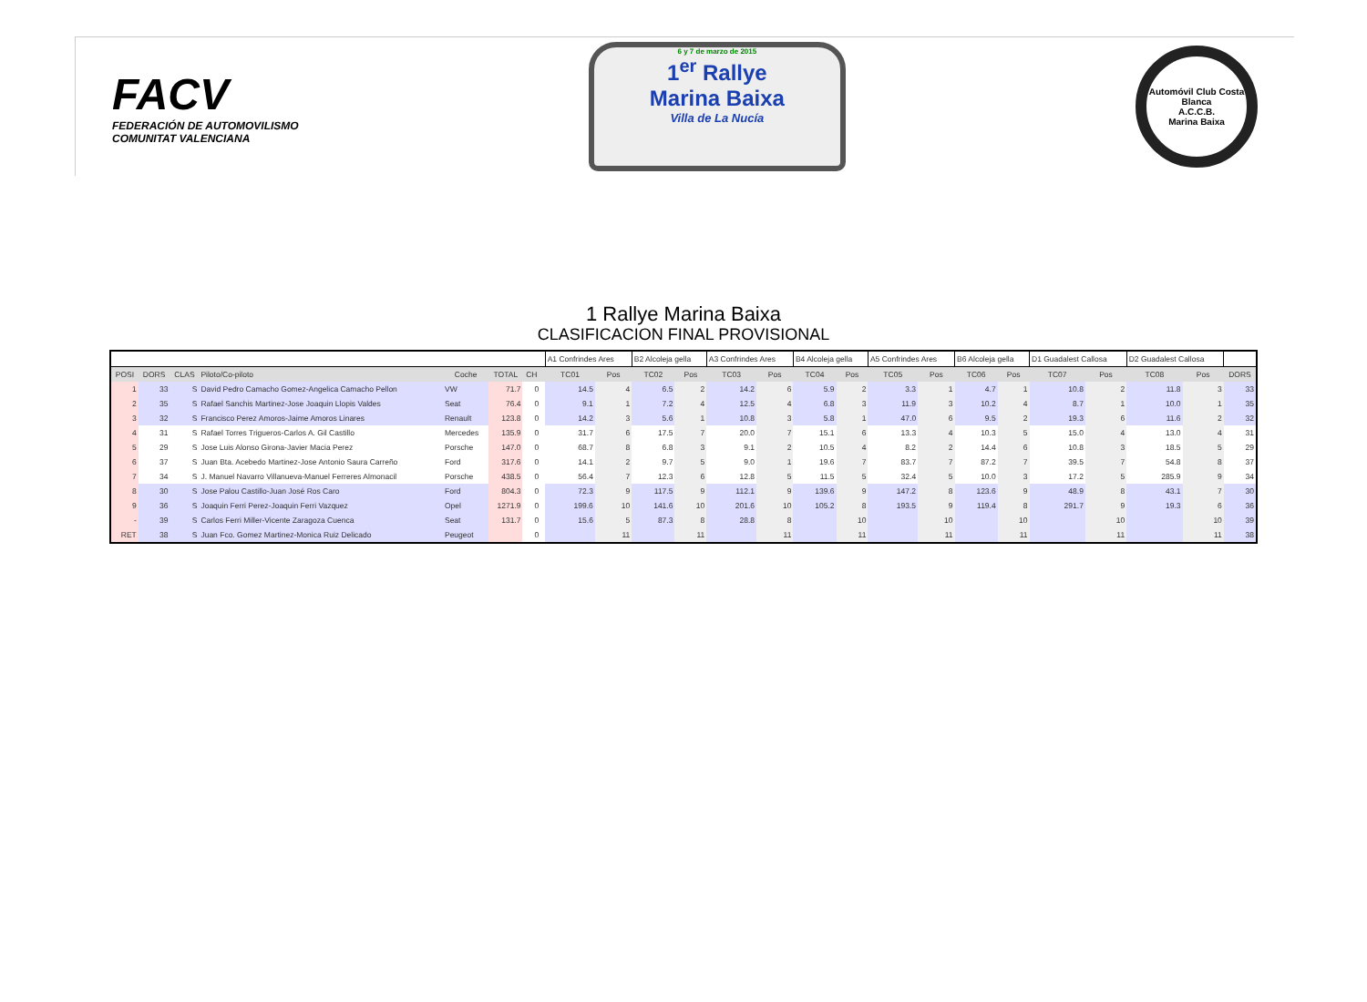FACV
FEDERACIÓN DE AUTOMOVILISMO
COMUNITAT VALENCIANA
6 y 7 de marzo de 2015
1<sup>er</sup> Rallye
Marina Baixa
Villa de La Nucía
Automóvil Club Costa Blanca
A.C.C.B.
Marina Baixa
1 Rallye Marina Baixa
CLASIFICACION FINAL PROVISIONAL
| | | | | | | | | A1 Confrindes Ares | | B2 Alcoleja gella | | A3 Confrindes Ares | | B4 Alcoleja gella | | A5 Confrindes Ares | | B6 Alcoleja gella | | D1 Guadalest Callosa | | D2 Guadalest Callosa | | |
| POSI | DORS | CLAS | Piloto/Co-piloto | Coche | TOTAL | CH | | TC01 | Pos | TC02 | Pos | TC03 | Pos | TC04 | Pos | TC05 | Pos | TC06 | Pos | TC07 | Pos | TC08 | Pos | DORS |
| 1 | 33 | S | David Pedro Camacho Gomez-Angelica Camacho Pellon | VW | 71.7 | 0 | | 14.5 | 4 | 6.5 | 2 | 14.2 | 6 | 5.9 | 2 | 3.3 | 1 | 4.7 | 1 | 10.8 | 2 | 11.8 | 3 | 33 |
| 2 | 35 | S | Rafael Sanchis Martinez-Jose Joaquin Llopis Valdes | Seat | 76.4 | 0 | | 9.1 | 1 | 7.2 | 4 | 12.5 | 4 | 6.8 | 3 | 11.9 | 3 | 10.2 | 4 | 8.7 | 1 | 10.0 | 1 | 35 |
| 3 | 32 | S | Francisco Perez Amoros-Jaime Amoros Linares | Renault | 123.8 | 0 | | 14.2 | 3 | 5.6 | 1 | 10.8 | 3 | 5.8 | 1 | 47.0 | 6 | 9.5 | 2 | 19.3 | 6 | 11.6 | 2 | 32 |
| 4 | 31 | S | Rafael Torres Trigueros-Carlos A. Gil Castillo | Mercedes | 135.9 | 0 | | 31.7 | 6 | 17.5 | 7 | 20.0 | 7 | 15.1 | 6 | 13.3 | 4 | 10.3 | 5 | 15.0 | 4 | 13.0 | 4 | 31 |
| 5 | 29 | S | Jose Luis Alonso Girona-Javier Macia Perez | Porsche | 147.0 | 0 | | 68.7 | 8 | 6.8 | 3 | 9.1 | 2 | 10.5 | 4 | 8.2 | 2 | 14.4 | 6 | 10.8 | 3 | 18.5 | 5 | 29 |
| 6 | 37 | S | Juan Bta. Acebedo Martinez-Jose Antonio Saura Carreño | Ford | 317.6 | 0 | | 14.1 | 2 | 9.7 | 5 | 9.0 | 1 | 19.6 | 7 | 83.7 | 7 | 87.2 | 7 | 39.5 | 7 | 54.8 | 8 | 37 |
| 7 | 34 | S | J. Manuel Navarro Villanueva-Manuel Ferreres Almonacil | Porsche | 438.5 | 0 | | 56.4 | 7 | 12.3 | 6 | 12.8 | 5 | 11.5 | 5 | 32.4 | 5 | 10.0 | 3 | 17.2 | 5 | 285.9 | 9 | 34 |
| 8 | 30 | S | Jose Palou Castillo-Juan José Ros Caro | Ford | 804.3 | 0 | | 72.3 | 9 | 117.5 | 9 | 112.1 | 9 | 139.6 | 9 | 147.2 | 8 | 123.6 | 9 | 48.9 | 8 | 43.1 | 7 | 30 |
| 9 | 36 | S | Joaquin Ferri Perez-Joaquin Ferri Vazquez | Opel | 1271.9 | 0 | | 199.6 | 10 | 141.6 | 10 | 201.6 | 10 | 105.2 | 8 | 193.5 | 9 | 119.4 | 8 | 291.7 | 9 | 19.3 | 6 | 36 |
| - | 39 | S | Carlos Ferri Miller-Vicente Zaragoza Cuenca | Seat | 131.7 | 0 | | 15.6 | 5 | 87.3 | 8 | 28.8 | 8 | | 10 | | 10 | | 10 | | 10 | | 10 | 39 |
| RET | 38 | S | Juan Fco. Gomez Martinez-Monica Ruiz Delicado | Peugeot | | 0 | | | 11 | | 11 | | 11 | | 11 | | 11 | | 11 | | 11 | | 11 | 38 |